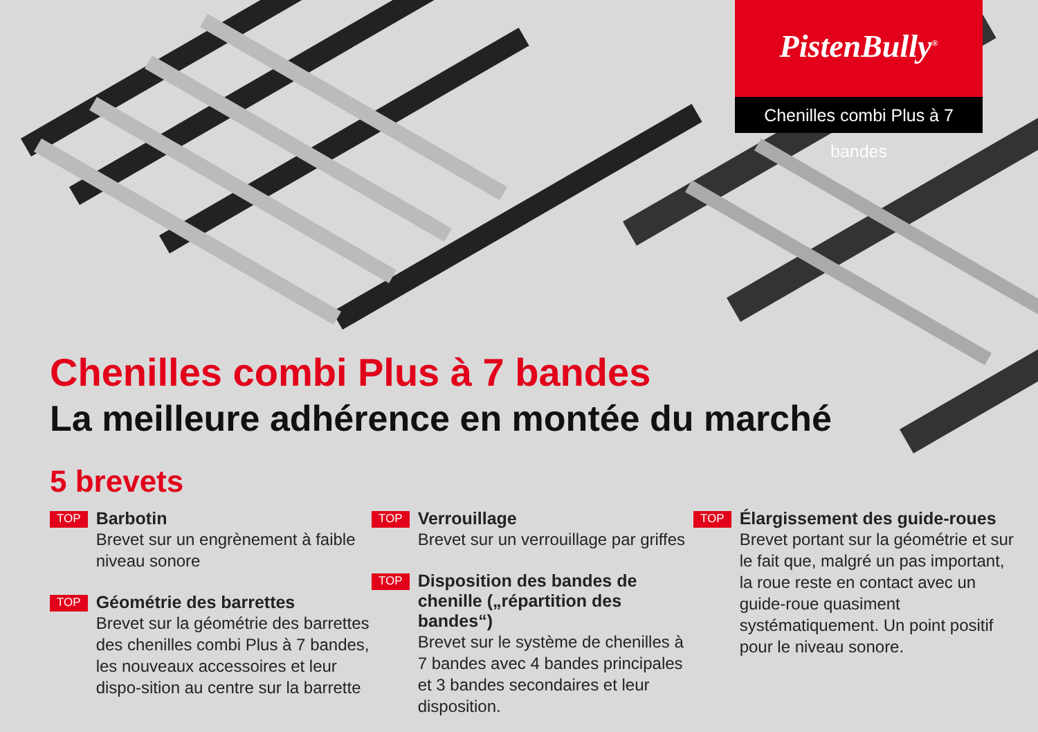PistenBully<sup>®</sup>
Chenilles combi Plus à 7 bandes
Chenilles combi Plus à 7 bandes
La meilleure adhérence en montée du marché
5 brevets
TOP
Barbotin
Brevet sur un engrènement à faible niveau sonore
TOP
Géométrie des barrettes
Brevet sur la géométrie des barrettes des chenilles combi Plus à 7 bandes, les nouveaux accessoires et leur dispo-sition au centre sur la barrette
TOP
Verrouillage
Brevet sur un verrouillage par griffes
TOP
Disposition des bandes de chenille („répartition des bandes“)
Brevet sur le système de chenilles à 7 bandes avec 4 bandes principales et 3 bandes secondaires et leur disposition.
TOP
Élargissement des guide-roues
Brevet portant sur la géométrie et sur le fait que, malgré un pas important, la roue reste en contact avec un guide-roue quasiment systématiquement. Un point positif pour le niveau sonore.